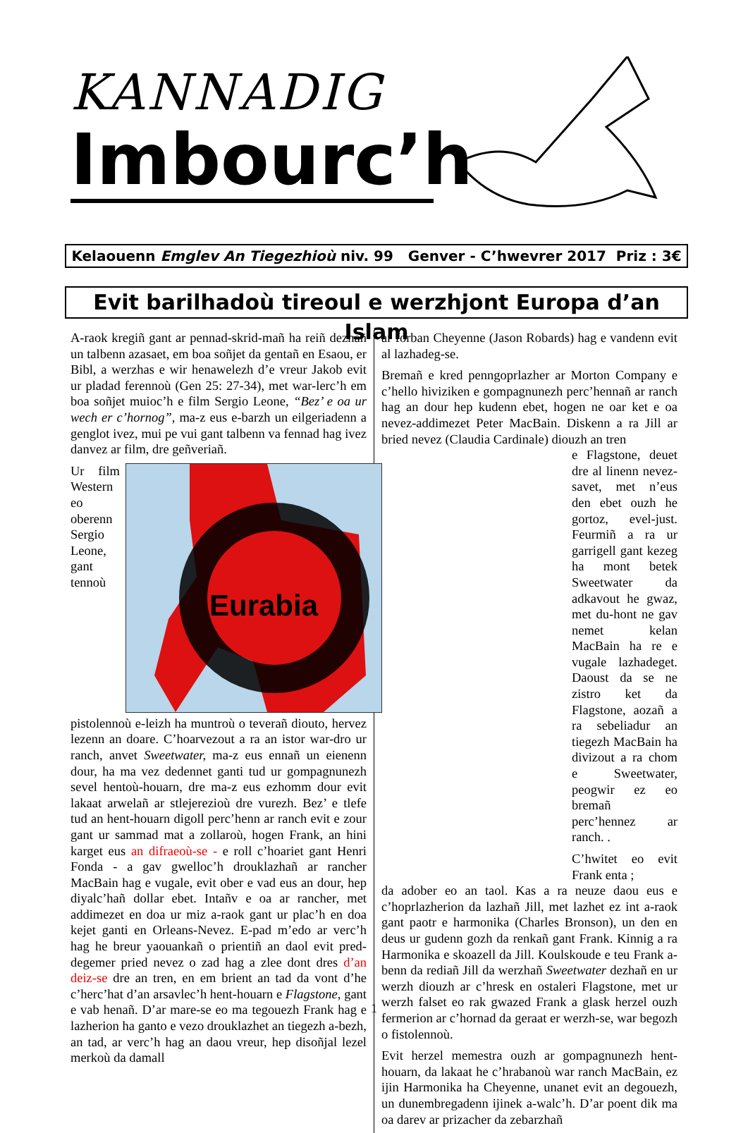KANNADIG
Imbourc’h
Kelaouenn Emglev An Tiegezhioù niv. 99 Genver - C’hwevrer 2017 Priz : 3€
Evit barilhadoù tireoul e werzhjont Europa d’an Islam
A-raok kregiñ gant ar pennad-skrid-mañ ha reiñ dezhañ un talbenn azasaet, em boa soñjet da gentañ en Esaou, er Bibl, a werzhas e wir henawelezh d’e vreur Jakob evit ur pladad ferennoù (Gen 25: 27-34), met war-lerc’h em boa soñjet muioc’h e film Sergio Leone, “Bez’ e oa ur wech er c’hornog”, ma-z eus e-barzh un eilgeriadenn a genglot ivez, mui pe vui gant talbenn va fennad hag ivez danvez ar film, dre geñveriañ.
Eurabia
Ur film Western eo oberenn Sergio Leone, gant tennoù pistolennoù e-leizh ha muntroù o teverañ diouto, hervez lezenn an doare. C’hoarvezout a ra an istor war-dro ur ranch, anvet Sweetwater, ma-z eus ennañ un eienenn dour, ha ma vez dedennet ganti tud ur gompagnunezh sevel hentoù-houarn, dre ma-z eus ezhomm dour evit lakaat arwelañ ar stlejerezioù dre vurezh. Bez’ e tlefe tud an hent-houarn digoll perc’henn ar ranch evit e zour gant ur sammad mat a zollaroù, hogen Frank, an hini karget eus an difraeoù-se - e roll c’hoariet gant Henri Fonda - a gav gwelloc’h drouklazhañ ar rancher MacBain hag e vugale, evit ober e vad eus an dour, hep diyalc’hañ dollar ebet. Intañv e oa ar rancher, met addimezet en doa ur miz a-raok gant ur plac’h en doa kejet ganti en Orleans-Nevez. E-pad m’edo ar verc’h hag he breur yaouankañ o prientiñ an daol evit pred-degemer pried nevez o zad hag a zlee dont dres d’an deiz-se dre an tren, en em brient an tad da vont d’he c’herc’hat d’an arsavlec’h hent-houarn e Flagstone, gant e vab henañ. D’ar mare-se eo ma tegouezh Frank hag e lazherion ha ganto e vezo drouklazhet an tiegezh a-bezh, an tad, ar verc’h hag an daou vreur, hep disoñjal lezel merkoù da damall
ar forban Cheyenne (Jason Robards) hag e vandenn evit al lazhadeg-se.
Bremañ e kred penngoprlazher ar Morton Company e c’hello hiviziken e gompagnunezh perc’hennañ ar ranch hag an dour hep kudenn ebet, hogen ne oar ket e oa nevez-addimezet Peter MacBain. Diskenn a ra Jill ar bried nevez (Claudia Cardinale) diouzh an tren
e Flagstone, deuet dre al linenn nevez-savet, met n’eus den ebet ouzh he gortoz, evel-just. Feurmiñ a ra ur garrigell gant kezeg ha mont betek Sweetwater da adkavout he gwaz, met du-hont ne gav nemet kelan MacBain ha re e vugale lazhadeget. Daoust da se ne zistro ket da Flagstone, aozañ a ra sebeliadur an tiegezh MacBain ha divizout a ra chom e Sweetwater, peogwir ez eo bremañ perc’hennez ar ranch. .
C’hwitet eo evit Frank enta ;
da adober eo an taol. Kas a ra neuze daou eus e c’hoprlazherion da lazhañ Jill, met lazhet ez int a-raok gant paotr e harmonika (Charles Bronson), un den en deus ur gudenn gozh da renkañ gant Frank. Kinnig a ra Harmonika e skoazell da Jill. Koulskoude e teu Frank a-benn da rediañ Jill da werzhañ Sweetwater dezhañ en ur werzh diouzh ar c’hresk en ostaleri Flagstone, met ur werzh falset eo rak gwazed Frank a glask herzel ouzh fermerion ar c’hornad da geraat er werzh-se, war begozh o fistolennoù.
Evit herzel memestra ouzh ar gompagnunezh hent-houarn, da lakaat he c’hrabanoù war ranch MacBain, ez ijin Harmonika ha Cheyenne, unanet evit an degouezh, un dunembregadenn ijinek a-walc’h. D’ar poent dik ma oa darev ar prizacher da zebarzhañ
1